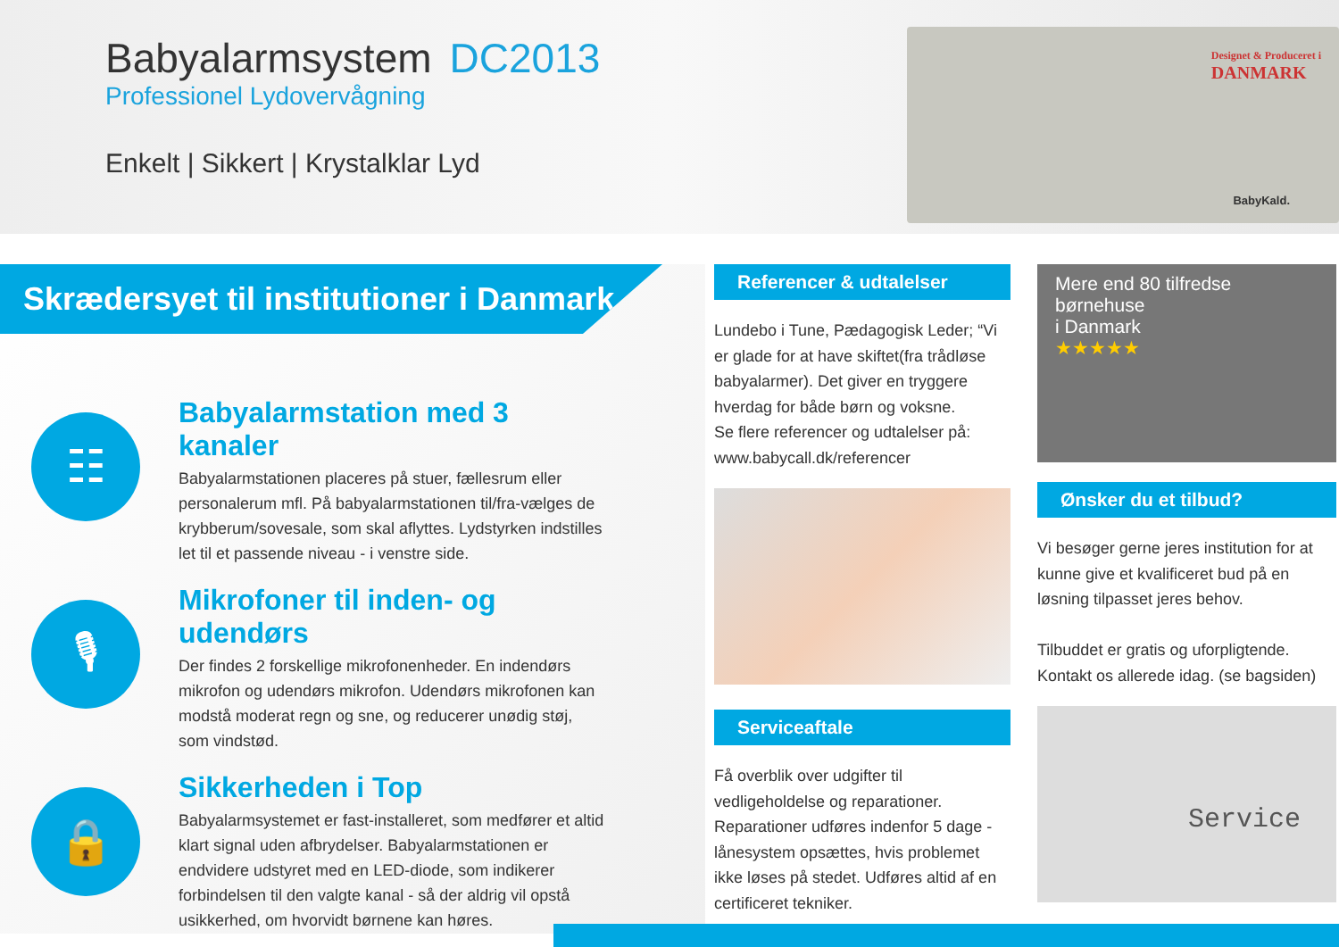Babyalarmsystem DC2013
Professionel Lydovervågning
Enkelt | Sikkert | Krystalklar Lyd
Designet & Produceret i
DANMARK
BabyKald.
Skrædersyet til institutioner i Danmark
☷
Babyalarmstation med 3 kanaler
Babyalarmstationen placeres på stuer, fællesrum eller personalerum mfl. På babyalarmstationen til/fra-vælges de krybberum/sovesale, som skal aflyttes. Lydstyrken indstilles let til et passende niveau - i venstre side.
🎙
Mikrofoner til inden- og udendørs
Der findes 2 forskellige mikrofonenheder. En indendørs mikrofon og udendørs mikrofon. Udendørs mikrofonen kan modstå moderat regn og sne, og reducerer unødig støj, som vindstød.
🔒
Sikkerheden i Top
Babyalarmsystemet er fast-installeret, som medfører et altid klart signal uden afbrydelser. Babyalarmstationen er endvidere udstyret med en LED-diode, som indikerer forbindelsen til den valgte kanal - så der aldrig vil opstå usikkerhed, om hvorvidt børnene kan høres.
Referencer & udtalelser
Lundebo i Tune, Pædagogisk Leder; “Vi er glade for at have skiftet(fra trådløse babyalarmer). Det giver en tryggere hverdag for både børn og voksne.
Se flere referencer og udtalelser på: www.babycall.dk/referencer
Serviceaftale
Få overblik over udgifter til vedligeholdelse og reparationer. Reparationer udføres indenfor 5 dage - lånesystem opsættes, hvis problemet ikke løses på stedet. Udføres altid af en certificeret tekniker.
Mere end 80 tilfredse
børnehuse
i Danmark
★★★★★
Ønsker du et tilbud?
Vi besøger gerne jeres institution for at kunne give et kvalificeret bud på en løsning tilpasset jeres behov.
Tilbuddet er gratis og uforpligtende. Kontakt os allerede idag. (se bagsiden)
Service